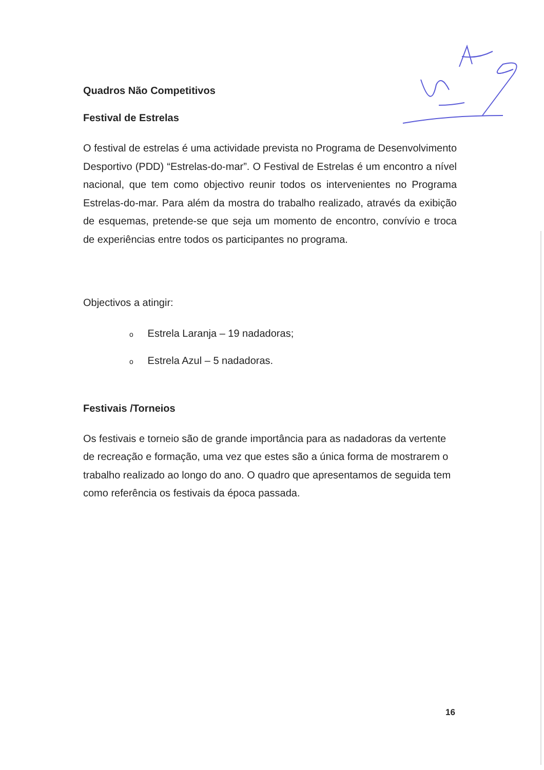Quadros Não Competitivos
Festival de Estrelas
O festival de estrelas é uma actividade prevista no Programa de Desenvolvimento Desportivo (PDD) “Estrelas-do-mar”. O Festival de Estrelas é um encontro a nível nacional, que tem como objectivo reunir todos os intervenientes no Programa Estrelas-do-mar. Para além da mostra do trabalho realizado, através da exibição de esquemas, pretende-se que seja um momento de encontro, convívio e troca de experiências entre todos os participantes no programa.
Objectivos a atingir:
o Estrela Laranja – 19 nadadoras;
o Estrela Azul – 5 nadadoras.
Festivais /Torneios
Os festivais e torneio são de grande importância para as nadadoras da vertente de recreação e formação, uma vez que estes são a única forma de mostrarem o trabalho realizado ao longo do ano. O quadro que apresentamos de seguida tem como referência os festivais da época passada.
16